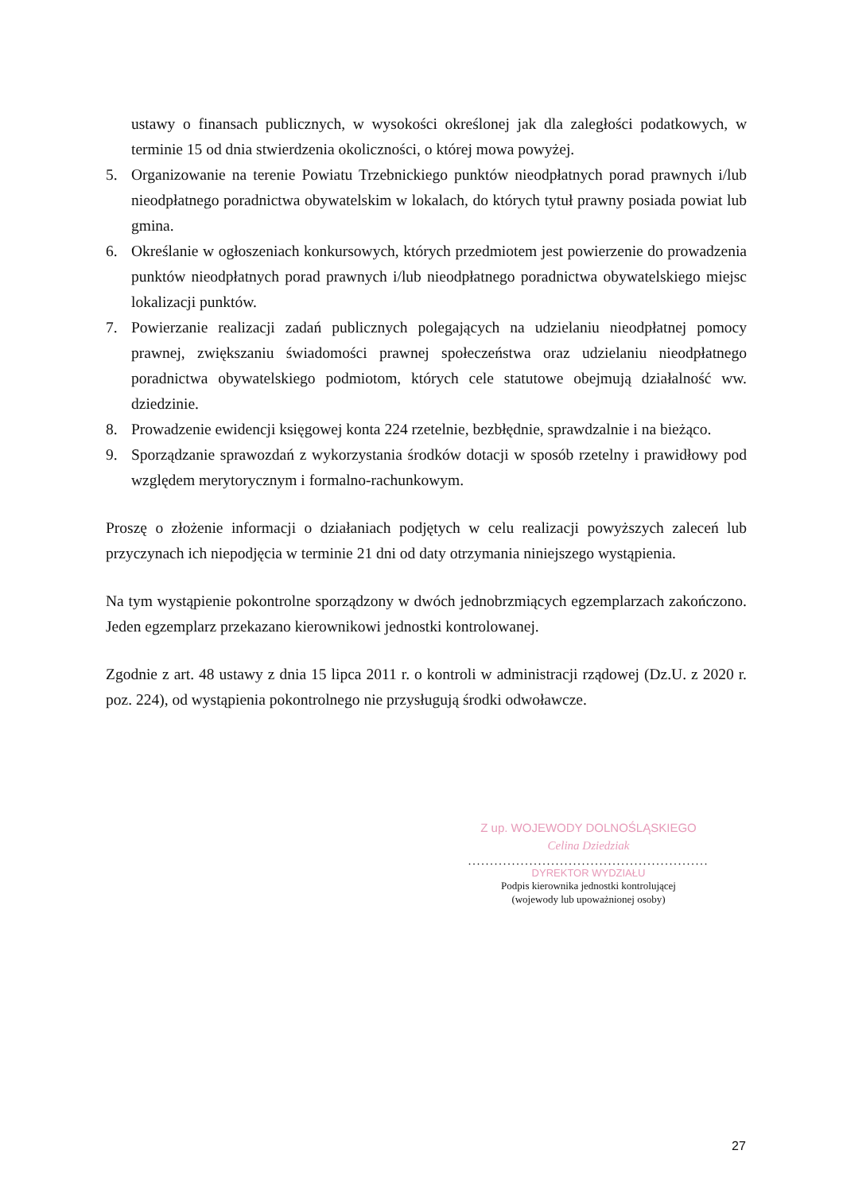ustawy o finansach publicznych, w wysokości określonej jak dla zaległości podatkowych, w terminie 15 od dnia stwierdzenia okoliczności, o której mowa powyżej.
5. Organizowanie na terenie Powiatu Trzebnickiego punktów nieodpłatnych porad prawnych i/lub nieodpłatnego poradnictwa obywatelskim w lokalach, do których tytuł prawny posiada powiat lub gmina.
6. Określanie w ogłoszeniach konkursowych, których przedmiotem jest powierzenie do prowadzenia punktów nieodpłatnych porad prawnych i/lub nieodpłatnego poradnictwa obywatelskiego miejsc lokalizacji punktów.
7. Powierzanie realizacji zadań publicznych polegających na udzielaniu nieodpłatnej pomocy prawnej, zwiększaniu świadomości prawnej społeczeństwa oraz udzielaniu nieodpłatnego poradnictwa obywatelskiego podmiotom, których cele statutowe obejmują działalność ww. dziedzinie.
8. Prowadzenie ewidencji księgowej konta 224 rzetelnie, bezbłędnie, sprawdzalnie i na bieżąco.
9. Sporządzanie sprawozdań z wykorzystania środków dotacji w sposób rzetelny i prawidłowy pod względem merytorycznym i formalno-rachunkowym.
Proszę o złożenie informacji o działaniach podjętych w celu realizacji powyższych zaleceń lub przyczynach ich niepodjęcia w terminie 21 dni od daty otrzymania niniejszego wystąpienia.
Na tym wystąpienie pokontrolne sporządzony w dwóch jednobrzmiących egzemplarzach zakończono. Jeden egzemplarz przekazano kierownikowi jednostki kontrolowanej.
Zgodnie z art. 48 ustawy z dnia 15 lipca 2011 r. o kontroli w administracji rządowej (Dz.U. z 2020 r. poz. 224), od wystąpienia pokontrolnego nie przysługują środki odwoławcze.
Z up. WOJEWODY DOLNOŚLĄSKIEGO
Celina Dziedziak
.......................................................
DYREKTOR WYDZIAŁU
Podpis kierownika jednostki kontrolującej
(wojewody lub upoważnionej osoby)
27